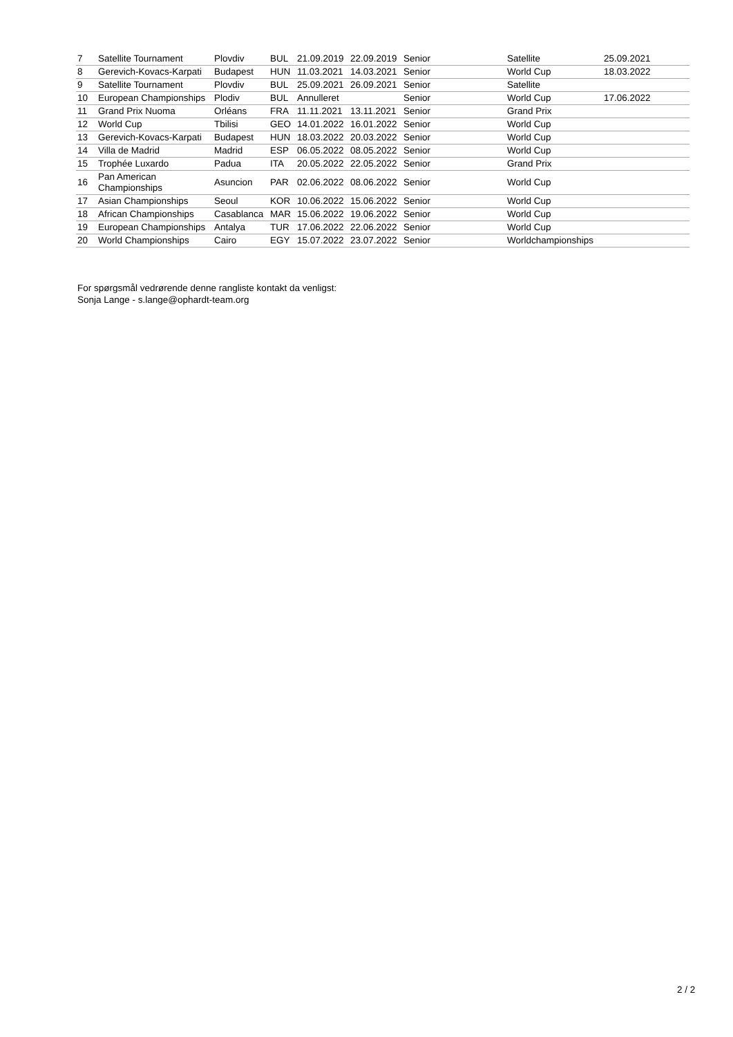| 7 | Satellite Tournament | Plovdiv | BUL | 21.09.2019 | 22.09.2019 | Senior | Satellite | 25.09.2021 |
| 8 | Gerevich-Kovacs-Karpati | Budapest | HUN | 11.03.2021 | 14.03.2021 | Senior | World Cup | 18.03.2022 |
| 9 | Satellite Tournament | Plovdiv | BUL | 25.09.2021 | 26.09.2021 | Senior | Satellite | |
| 10 | European Championships | Plodiv | BUL | Annulleret | | Senior | World Cup | 17.06.2022 |
| 11 | Grand Prix Nuoma | Orléans | FRA | 11.11.2021 | 13.11.2021 | Senior | Grand Prix | |
| 12 | World Cup | Tbilisi | GEO | 14.01.2022 | 16.01.2022 | Senior | World Cup | |
| 13 | Gerevich-Kovacs-Karpati | Budapest | HUN | 18.03.2022 | 20.03.2022 | Senior | World Cup | |
| 14 | Villa de Madrid | Madrid | ESP | 06.05.2022 | 08.05.2022 | Senior | World Cup | |
| 15 | Trophée Luxardo | Padua | ITA | 20.05.2022 | 22.05.2022 | Senior | Grand Prix | |
| 16 | Pan American Championships | Asuncion | PAR | 02.06.2022 | 08.06.2022 | Senior | World Cup | |
| 17 | Asian Championships | Seoul | KOR | 10.06.2022 | 15.06.2022 | Senior | World Cup | |
| 18 | African Championships | Casablanca | MAR | 15.06.2022 | 19.06.2022 | Senior | World Cup | |
| 19 | European Championships | Antalya | TUR | 17.06.2022 | 22.06.2022 | Senior | World Cup | |
| 20 | World Championships | Cairo | EGY | 15.07.2022 | 23.07.2022 | Senior | Worldchampionships | |
For spørgsmål vedrørende denne rangliste kontakt da venligst:
Sonja Lange - s.lange@ophardt-team.org
2 / 2